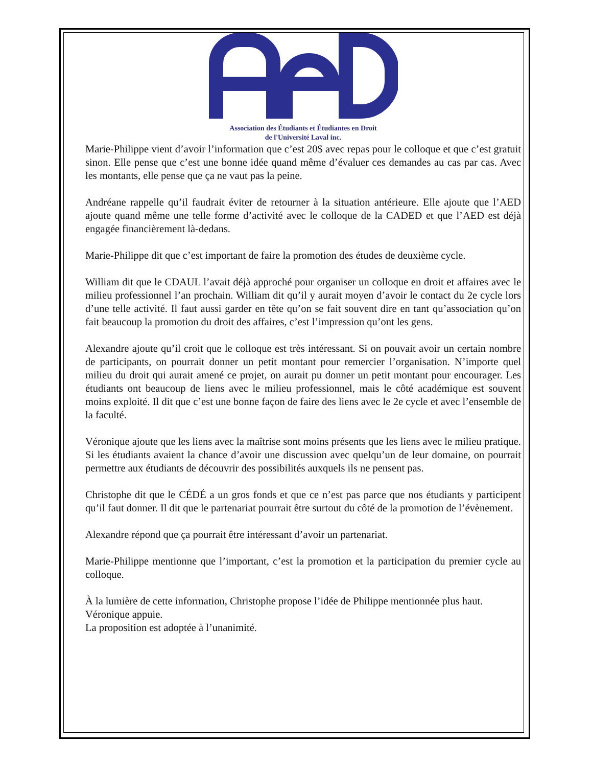Association des Étudiants et Étudiantes en Droit
de l'Université Laval inc.
Marie-Philippe vient d’avoir l’information que c’est 20$ avec repas pour le colloque et que c’est gratuit sinon. Elle pense que c’est une bonne idée quand même d’évaluer ces demandes au cas par cas. Avec les montants, elle pense que ça ne vaut pas la peine.
Andréane rappelle qu’il faudrait éviter de retourner à la situation antérieure. Elle ajoute que l’AED ajoute quand même une telle forme d’activité avec le colloque de la CADED et que l’AED est déjà engagée financièrement là-dedans.
Marie-Philippe dit que c’est important de faire la promotion des études de deuxième cycle.
William dit que le CDAUL l’avait déjà approché pour organiser un colloque en droit et affaires avec le milieu professionnel l’an prochain. William dit qu’il y aurait moyen d’avoir le contact du 2e cycle lors d’une telle activité. Il faut aussi garder en tête qu’on se fait souvent dire en tant qu’association qu’on fait beaucoup la promotion du droit des affaires, c’est l’impression qu’ont les gens.
Alexandre ajoute qu’il croit que le colloque est très intéressant. Si on pouvait avoir un certain nombre de participants, on pourrait donner un petit montant pour remercier l’organisation. N’importe quel milieu du droit qui aurait amené ce projet, on aurait pu donner un petit montant pour encourager. Les étudiants ont beaucoup de liens avec le milieu professionnel, mais le côté académique est souvent moins exploité. Il dit que c’est une bonne façon de faire des liens avec le 2e cycle et avec l’ensemble de la faculté.
Véronique ajoute que les liens avec la maîtrise sont moins présents que les liens avec le milieu pratique. Si les étudiants avaient la chance d’avoir une discussion avec quelqu’un de leur domaine, on pourrait permettre aux étudiants de découvrir des possibilités auxquels ils ne pensent pas.
Christophe dit que le CÉDÉ a un gros fonds et que ce n’est pas parce que nos étudiants y participent qu’il faut donner. Il dit que le partenariat pourrait être surtout du côté de la promotion de l’évènement.
Alexandre répond que ça pourrait être intéressant d’avoir un partenariat.
Marie-Philippe mentionne que l’important, c’est la promotion et la participation du premier cycle au colloque.
À la lumière de cette information, Christophe propose l’idée de Philippe mentionnée plus haut.
Véronique appuie.
La proposition est adoptée à l’unanimité.